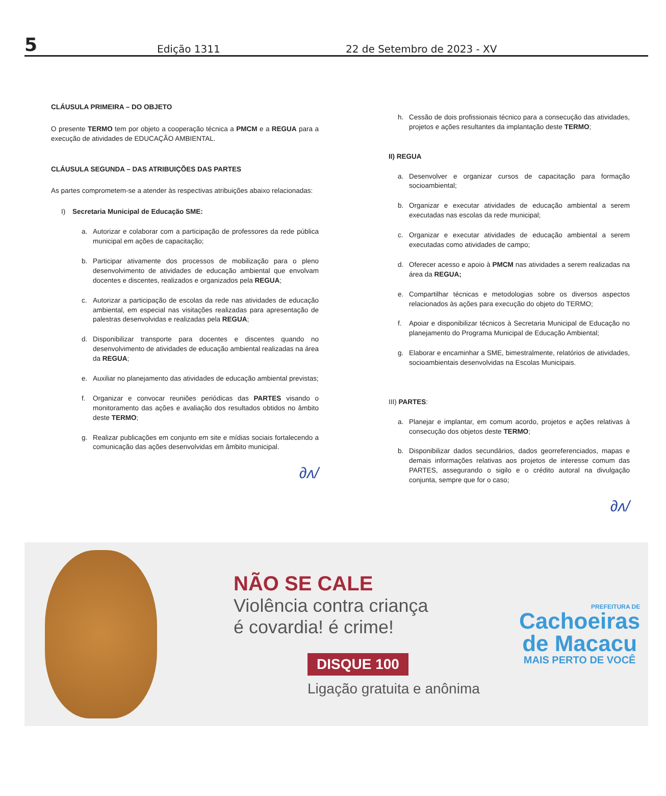5
Edição 1311
22 de Setembro de 2023 - XV
CLÁUSULA PRIMEIRA – DO OBJETO
O presente TERMO tem por objeto a cooperação técnica a PMCM e a REGUA para a execução de atividades de EDUCAÇÃO AMBIENTAL.
CLÁUSULA SEGUNDA – DAS ATRIBUIÇÕES DAS PARTES
As partes comprometem-se a atender às respectivas atribuições abaixo relacionadas:
I) Secretaria Municipal de Educação SME:
a. Autorizar e colaborar com a participação de professores da rede pública municipal em ações de capacitação;
b. Participar ativamente dos processos de mobilização para o pleno desenvolvimento de atividades de educação ambiental que envolvam docentes e discentes, realizados e organizados pela REGUA;
c. Autorizar a participação de escolas da rede nas atividades de educação ambiental, em especial nas visitações realizadas para apresentação de palestras desenvolvidas e realizadas pela REGUA;
d. Disponibilizar transporte para docentes e discentes quando no desenvolvimento de atividades de educação ambiental realizadas na área da REGUA;
e. Auxiliar no planejamento das atividades de educação ambiental previstas;
f. Organizar e convocar reuniões periódicas das PARTES visando o monitoramento das ações e avaliação dos resultados obtidos no âmbito deste TERMO;
g. Realizar publicações em conjunto em site e mídias sociais fortalecendo a comunicação das ações desenvolvidas em âmbito municipal.
∂ʌ/
h. Cessão de dois profissionais técnico para a consecução das atividades, projetos e ações resultantes da implantação deste TERMO;
II) REGUA
a. Desenvolver e organizar cursos de capacitação para formação socioambiental;
b. Organizar e executar atividades de educação ambiental a serem executadas nas escolas da rede municipal;
c. Organizar e executar atividades de educação ambiental a serem executadas como atividades de campo;
d. Oferecer acesso e apoio à PMCM nas atividades a serem realizadas na área da REGUA;
e. Compartilhar técnicas e metodologias sobre os diversos aspectos relacionados às ações para execução do objeto do TERMO;
f. Apoiar e disponibilizar técnicos à Secretaria Municipal de Educação no planejamento do Programa Municipal de Educação Ambiental;
g. Elaborar e encaminhar a SME, bimestralmente, relatórios de atividades, socioambientais desenvolvidas na Escolas Municipais.
III) PARTES:
a. Planejar e implantar, em comum acordo, projetos e ações relativas à consecução dos objetos deste TERMO;
b. Disponibilizar dados secundários, dados georreferenciados, mapas e demais informações relativas aos projetos de interesse comum das PARTES, assegurando o sigilo e o crédito autoral na divulgação conjunta, sempre que for o caso;
∂ʌ/
NÃO SE CALE
Violência contra criança
é covardia! é crime!
DISQUE 100
Ligação gratuita e anônima
PREFEITURA DE
Cachoeiras
de Macacu
MAIS PERTO DE VOCÊ